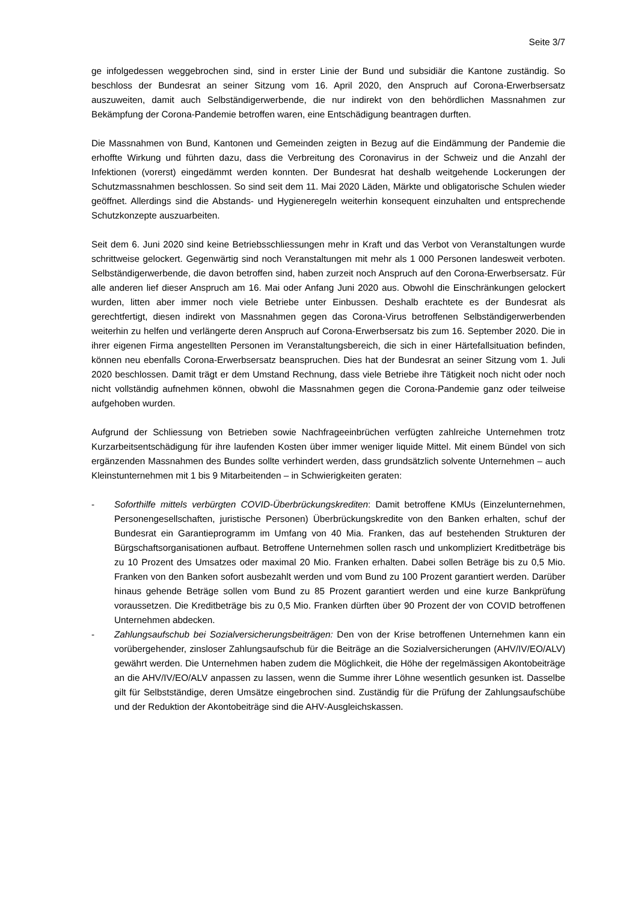Seite 3/7
ge infolgedessen weggebrochen sind, sind in erster Linie der Bund und subsidiär die Kantone zuständig. So beschloss der Bundesrat an seiner Sitzung vom 16. April 2020, den Anspruch auf Corona-Erwerbsersatz auszuweiten, damit auch Selbständigerwerbende, die nur indirekt von den behördlichen Massnahmen zur Bekämpfung der Corona-Pandemie betroffen waren, eine Entschädigung beantragen durften.
Die Massnahmen von Bund, Kantonen und Gemeinden zeigten in Bezug auf die Eindämmung der Pandemie die erhoffte Wirkung und führten dazu, dass die Verbreitung des Coronavirus in der Schweiz und die Anzahl der Infektionen (vorerst) eingedämmt werden konnten. Der Bundesrat hat deshalb weitgehende Lockerungen der Schutzmassnahmen beschlossen. So sind seit dem 11. Mai 2020 Läden, Märkte und obligatorische Schulen wieder geöffnet. Allerdings sind die Abstands- und Hygieneregeln weiterhin konsequent einzuhalten und entsprechende Schutzkonzepte auszuarbeiten.
Seit dem 6. Juni 2020 sind keine Betriebsschliessungen mehr in Kraft und das Verbot von Veranstaltungen wurde schrittweise gelockert. Gegenwärtig sind noch Veranstaltungen mit mehr als 1 000 Personen landesweit verboten. Selbständigerwerbende, die davon betroffen sind, haben zurzeit noch Anspruch auf den Corona-Erwerbsersatz. Für alle anderen lief dieser Anspruch am 16. Mai oder Anfang Juni 2020 aus. Obwohl die Einschränkungen gelockert wurden, litten aber immer noch viele Betriebe unter Einbussen. Deshalb erachtete es der Bundesrat als gerechtfertigt, diesen indirekt von Massnahmen gegen das Corona-Virus betroffenen Selbständigerwerbenden weiterhin zu helfen und verlängerte deren Anspruch auf Corona-Erwerbsersatz bis zum 16. September 2020. Die in ihrer eigenen Firma angestellten Personen im Veranstaltungsbereich, die sich in einer Härtefallsituation befinden, können neu ebenfalls Corona-Erwerbsersatz beanspruchen. Dies hat der Bundesrat an seiner Sitzung vom 1. Juli 2020 beschlossen. Damit trägt er dem Umstand Rechnung, dass viele Betriebe ihre Tätigkeit noch nicht oder noch nicht vollständig aufnehmen können, obwohl die Massnahmen gegen die Corona-Pandemie ganz oder teilweise aufgehoben wurden.
Aufgrund der Schliessung von Betrieben sowie Nachfrageeinbrüchen verfügten zahlreiche Unternehmen trotz Kurzarbeitsentschädigung für ihre laufenden Kosten über immer weniger liquide Mittel. Mit einem Bündel von sich ergänzenden Massnahmen des Bundes sollte verhindert werden, dass grundsätzlich solvente Unternehmen – auch Kleinstunternehmen mit 1 bis 9 Mitarbeitenden – in Schwierigkeiten geraten:
- Soforthilfe mittels verbürgten COVID-Überbrückungskrediten: Damit betroffene KMUs (Einzelunternehmen, Personengesellschaften, juristische Personen) Überbrückungskredite von den Banken erhalten, schuf der Bundesrat ein Garantieprogramm im Umfang von 40 Mia. Franken, das auf bestehenden Strukturen der Bürgschaftsorganisationen aufbaut. Betroffene Unternehmen sollen rasch und unkompliziert Kreditbeträge bis zu 10 Prozent des Umsatzes oder maximal 20 Mio. Franken erhalten. Dabei sollen Beträge bis zu 0,5 Mio. Franken von den Banken sofort ausbezahlt werden und vom Bund zu 100 Prozent garantiert werden. Darüber hinaus gehende Beträge sollen vom Bund zu 85 Prozent garantiert werden und eine kurze Bankprüfung voraussetzen. Die Kreditbeträge bis zu 0,5 Mio. Franken dürften über 90 Prozent der von COVID betroffenen Unternehmen abdecken.
- Zahlungsaufschub bei Sozialversicherungsbeiträgen: Den von der Krise betroffenen Unternehmen kann ein vorübergehender, zinsloser Zahlungsaufschub für die Beiträge an die Sozialversicherungen (AHV/IV/EO/ALV) gewährt werden. Die Unternehmen haben zudem die Möglichkeit, die Höhe der regelmässigen Akontobeiträge an die AHV/IV/EO/ALV anpassen zu lassen, wenn die Summe ihrer Löhne wesentlich gesunken ist. Dasselbe gilt für Selbstständige, deren Umsätze eingebrochen sind. Zuständig für die Prüfung der Zahlungsaufschübe und der Reduktion der Akontobeiträge sind die AHV-Ausgleichskassen.